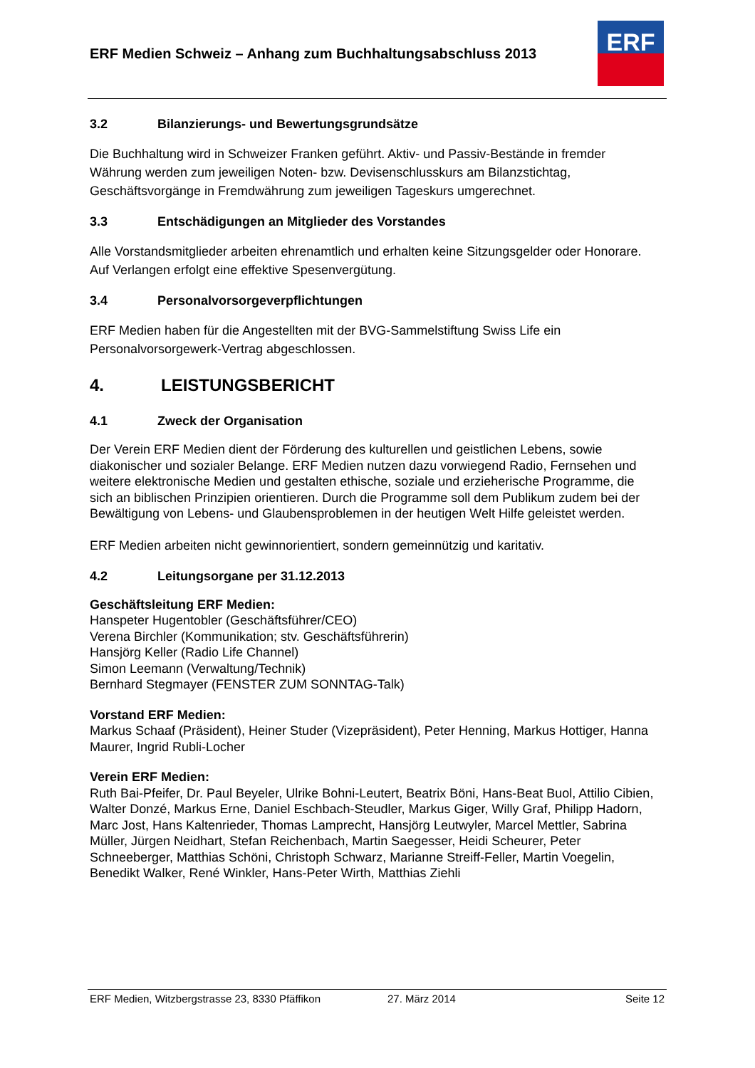ERF Medien Schweiz – Anhang zum Buchhaltungsabschluss 2013
ERF
3.2 Bilanzierungs- und Bewertungsgrundsätze
Die Buchhaltung wird in Schweizer Franken geführt. Aktiv- und Passiv-Bestände in fremder Währung werden zum jeweiligen Noten- bzw. Devisenschlusskurs am Bilanzstichtag, Geschäftsvorgänge in Fremdwährung zum jeweiligen Tageskurs umgerechnet.
3.3 Entschädigungen an Mitglieder des Vorstandes
Alle Vorstandsmitglieder arbeiten ehrenamtlich und erhalten keine Sitzungsgelder oder Honorare. Auf Verlangen erfolgt eine effektive Spesenvergütung.
3.4 Personalvorsorgeverpflichtungen
ERF Medien haben für die Angestellten mit der BVG-Sammelstiftung Swiss Life ein Personalvorsorgewerk-Vertrag abgeschlossen.
4. LEISTUNGSBERICHT
4.1 Zweck der Organisation
Der Verein ERF Medien dient der Förderung des kulturellen und geistlichen Lebens, sowie diakonischer und sozialer Belange. ERF Medien nutzen dazu vorwiegend Radio, Fernsehen und weitere elektronische Medien und gestalten ethische, soziale und erzieherische Programme, die sich an biblischen Prinzipien orientieren. Durch die Programme soll dem Publikum zudem bei der Bewältigung von Lebens- und Glaubensproblemen in der heutigen Welt Hilfe geleistet werden.
ERF Medien arbeiten nicht gewinnorientiert, sondern gemeinnützig und karitativ.
4.2 Leitungsorgane per 31.12.2013
Geschäftsleitung ERF Medien:
Hanspeter Hugentobler (Geschäftsführer/CEO)
Verena Birchler (Kommunikation; stv. Geschäftsführerin)
Hansjörg Keller (Radio Life Channel)
Simon Leemann (Verwaltung/Technik)
Bernhard Stegmayer (FENSTER ZUM SONNTAG-Talk)
Vorstand ERF Medien:
Markus Schaaf (Präsident), Heiner Studer (Vizepräsident), Peter Henning, Markus Hottiger, Hanna Maurer, Ingrid Rubli-Locher
Verein ERF Medien:
Ruth Bai-Pfeifer, Dr. Paul Beyeler, Ulrike Bohni-Leutert, Beatrix Böni, Hans-Beat Buol, Attilio Cibien, Walter Donzé, Markus Erne, Daniel Eschbach-Steudler, Markus Giger, Willy Graf, Philipp Hadorn, Marc Jost, Hans Kaltenrieder, Thomas Lamprecht, Hansjörg Leutwyler, Marcel Mettler, Sabrina Müller, Jürgen Neidhart, Stefan Reichenbach, Martin Saegesser, Heidi Scheurer, Peter Schneeberger, Matthias Schöni, Christoph Schwarz, Marianne Streiff-Feller, Martin Voegelin, Benedikt Walker, René Winkler, Hans-Peter Wirth, Matthias Ziehli
ERF Medien, Witzbergstrasse 23, 8330 Pfäffikon 27. März 2014 Seite 12